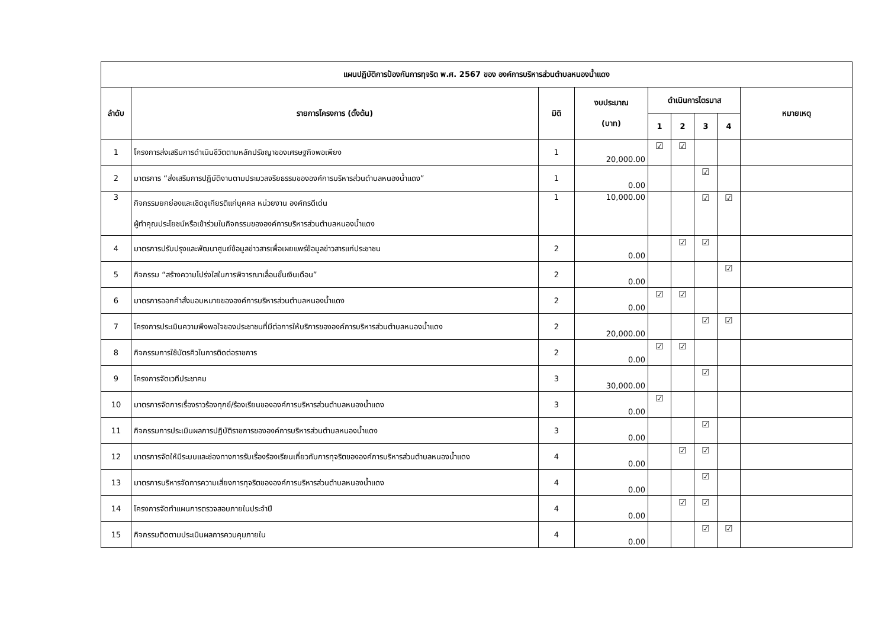| แผนปฏิบัติการป้องกันการทุจริต พ.ศ. 2567 ของ องค์การบริหารส่วนตำบลหนองน้ำแดง | | | | | | | | |
| --- | --- | --- | --- | --- | --- | --- | --- | --- |
| ลำดับ | รายการโครงการ (ตั้งต้น) | มิติ | งบประมาณ (บาท) | ดำเนินการไตรมาส | | | | หมายเหตุ |
| | | | | 1 | 2 | 3 | 4 | |
| 1 | โครงการส่งเสริมการดำเนินชีวิตตามหลักปรัชญาของเศรษฐกิจพอเพียง | 1 | 20,000.00 | ☑ | ☑ | | | |
| 2 | มาตรการ “ส่งเสริมการปฏิบัติงานตามประมวลจริยธรรมขององค์การบริหารส่วนตำบลหนองน้ำแดง” | 1 | 0.00 | | | ☑ | | |
| 3 | กิจกรรมยกย่องและเชิดชูเกียรติแก่บุคคล หน่วยงาน องค์กรดีเด่น ผู้ทำคุณประโยชน์หรือเข้าร่วมในกิจกรรมขององค์การบริหารส่วนตำบลหนองน้ำแดง | 1 | 10,000.00 | | | ☑ | ☑ | |
| 4 | มาตรการปรับปรุงและพัฒนาศูนย์ข้อมูลข่าวสารเพื่อเผยแพร่ข้อมูลข่าวสารแก่ประชาชน | 2 | 0.00 | | ☑ | ☑ | | |
| 5 | กิจกรรม “สร้างความโปร่งใสในการพิจารณาเลื่อนขั้นเงินเดือน” | 2 | 0.00 | | | | ☑ | |
| 6 | มาตรการออกคำสั่งมอบหมายขององค์การบริหารส่วนตำบลหนองน้ำแดง | 2 | 0.00 | ☑ | ☑ | | | |
| 7 | โครงการประเมินความพึงพอใจของประชาชนที่มีต่อการให้บริการขององค์การบริหารส่วนตำบลหนองน้ำแดง | 2 | 20,000.00 | | | ☑ | ☑ | |
| 8 | กิจกรรมการใช้บัตรคิวในการติดต่อราชการ | 2 | 0.00 | ☑ | ☑ | | | |
| 9 | โครงการจัดเวทีประชาคม | 3 | 30,000.00 | | | ☑ | | |
| 10 | มาตรการจัดการเรื่องราวร้องทุกข์/ร้องเรียนขององค์การบริหารส่วนตำบลหนองน้ำแดง | 3 | 0.00 | ☑ | | | | |
| 11 | กิจกรรมการประเมินผลการปฏิบัติราชการขององค์การบริหารส่วนตำบลหนองน้ำแดง | 3 | 0.00 | | | ☑ | | |
| 12 | มาตรการจัดให้มีระบบและช่องทางการรับเรื่องร้องเรียนเกี่ยวกับการทุจริตขององค์การบริหารส่วนตำบลหนองน้ำแดง | 4 | 0.00 | | ☑ | ☑ | | |
| 13 | มาตรการบริหารจัดการความเสี่ยงการทุจริตขององค์การบริหารส่วนตำบลหนองน้ำแดง | 4 | 0.00 | | | ☑ | | |
| 14 | โครงการจัดทำแผนการตรวจสอบภายในประจำปี | 4 | 0.00 | | ☑ | ☑ | | |
| 15 | กิจกรรมติดตามประเมินผลการควบคุมภายใน | 4 | 0.00 | | | ☑ | ☑ | |